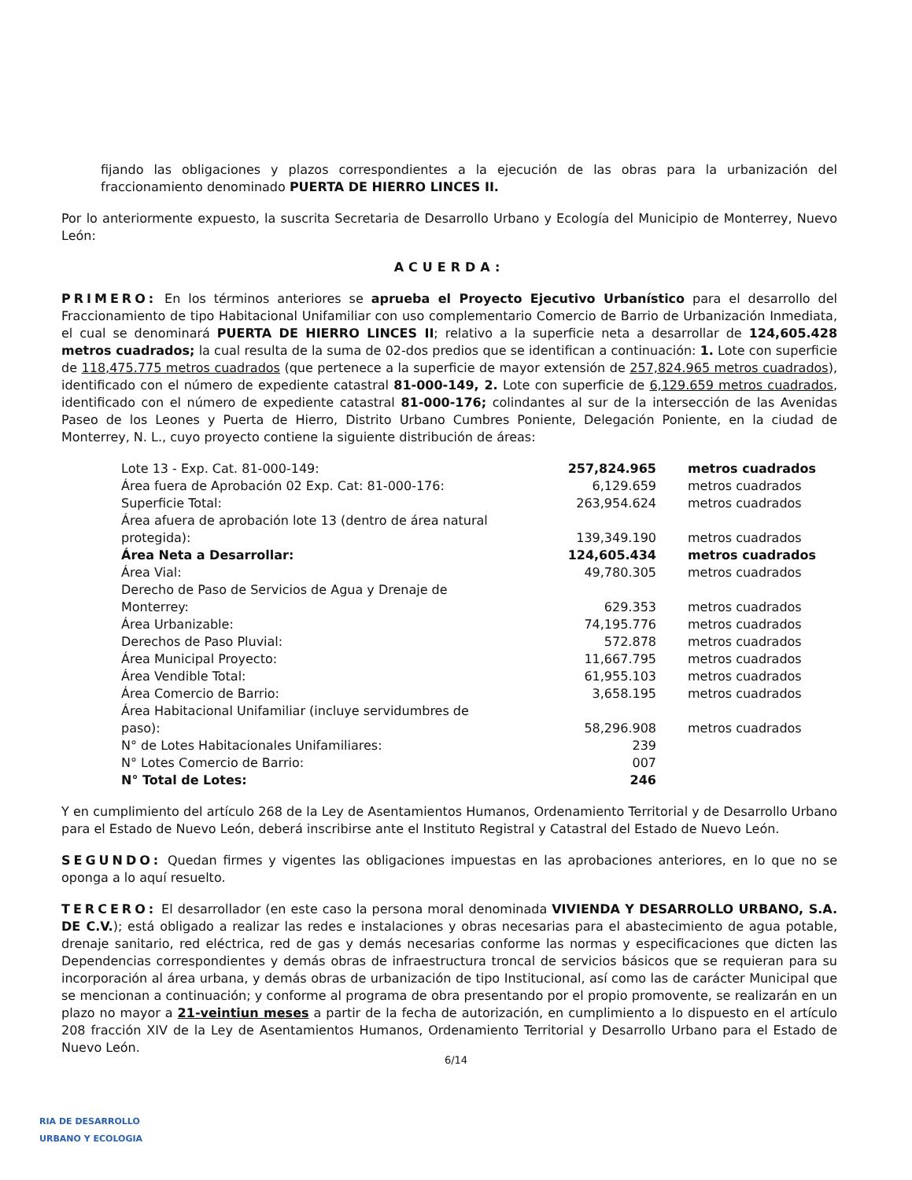fijando las obligaciones y plazos correspondientes a la ejecución de las obras para la urbanización del fraccionamiento denominado PUERTA DE HIERRO LINCES II.
Por lo anteriormente expuesto, la suscrita Secretaria de Desarrollo Urbano y Ecología del Municipio de Monterrey, Nuevo León:
ACUERDA:
PRIMERO: En los términos anteriores se aprueba el Proyecto Ejecutivo Urbanístico para el desarrollo del Fraccionamiento de tipo Habitacional Unifamiliar con uso complementario Comercio de Barrio de Urbanización Inmediata, el cual se denominará PUERTA DE HIERRO LINCES II; relativo a la superficie neta a desarrollar de 124,605.428 metros cuadrados; la cual resulta de la suma de 02-dos predios que se identifican a continuación: 1. Lote con superficie de 118,475.775 metros cuadrados (que pertenece a la superficie de mayor extensión de 257,824.965 metros cuadrados), identificado con el número de expediente catastral 81-000-149, 2. Lote con superficie de 6,129.659 metros cuadrados, identificado con el número de expediente catastral 81-000-176; colindantes al sur de la intersección de las Avenidas Paseo de los Leones y Puerta de Hierro, Distrito Urbano Cumbres Poniente, Delegación Poniente, en la ciudad de Monterrey, N. L., cuyo proyecto contiene la siguiente distribución de áreas:
| Lote 13 - Exp. Cat. 81-000-149: | 257,824.965 | metros cuadrados |
| Área fuera de Aprobación 02 Exp. Cat: 81-000-176: | 6,129.659 | metros cuadrados |
| Superficie Total: | 263,954.624 | metros cuadrados |
| Área afuera de aprobación lote 13 (dentro de área natural protegida): | 139,349.190 | metros cuadrados |
| Área Neta a Desarrollar: | 124,605.434 | metros cuadrados |
| Área Vial: | 49,780.305 | metros cuadrados |
| Derecho de Paso de Servicios de Agua y Drenaje de Monterrey: | 629.353 | metros cuadrados |
| Área Urbanizable: | 74,195.776 | metros cuadrados |
| Derechos de Paso Pluvial: | 572.878 | metros cuadrados |
| Área Municipal Proyecto: | 11,667.795 | metros cuadrados |
| Área Vendible Total: | 61,955.103 | metros cuadrados |
| Área Comercio de Barrio: | 3,658.195 | metros cuadrados |
| Área Habitacional Unifamiliar (incluye servidumbres de paso): | 58,296.908 | metros cuadrados |
| N° de Lotes Habitacionales Unifamiliares: | 239 | |
| N° Lotes Comercio de Barrio: | 007 | |
| N° Total de Lotes: | 246 | |
Y en cumplimiento del artículo 268 de la Ley de Asentamientos Humanos, Ordenamiento Territorial y de Desarrollo Urbano para el Estado de Nuevo León, deberá inscribirse ante el Instituto Registral y Catastral del Estado de Nuevo León.
SEGUNDO: Quedan firmes y vigentes las obligaciones impuestas en las aprobaciones anteriores, en lo que no se oponga a lo aquí resuelto.
TERCERO: El desarrollador (en este caso la persona moral denominada VIVIENDA Y DESARROLLO URBANO, S.A. DE C.V.); está obligado a realizar las redes e instalaciones y obras necesarias para el abastecimiento de agua potable, drenaje sanitario, red eléctrica, red de gas y demás necesarias conforme las normas y especificaciones que dicten las Dependencias correspondientes y demás obras de infraestructura troncal de servicios básicos que se requieran para su incorporación al área urbana, y demás obras de urbanización de tipo Institucional, así como las de carácter Municipal que se mencionan a continuación; y conforme al programa de obra presentando por el propio promovente, se realizarán en un plazo no mayor a 21-veintiun meses a partir de la fecha de autorización, en cumplimiento a lo dispuesto en el artículo 208 fracción XIV de la Ley de Asentamientos Humanos, Ordenamiento Territorial y Desarrollo Urbano para el Estado de Nuevo León.
6/14
RIA DE DESARROLLO
URBANO Y ECOLOGIA